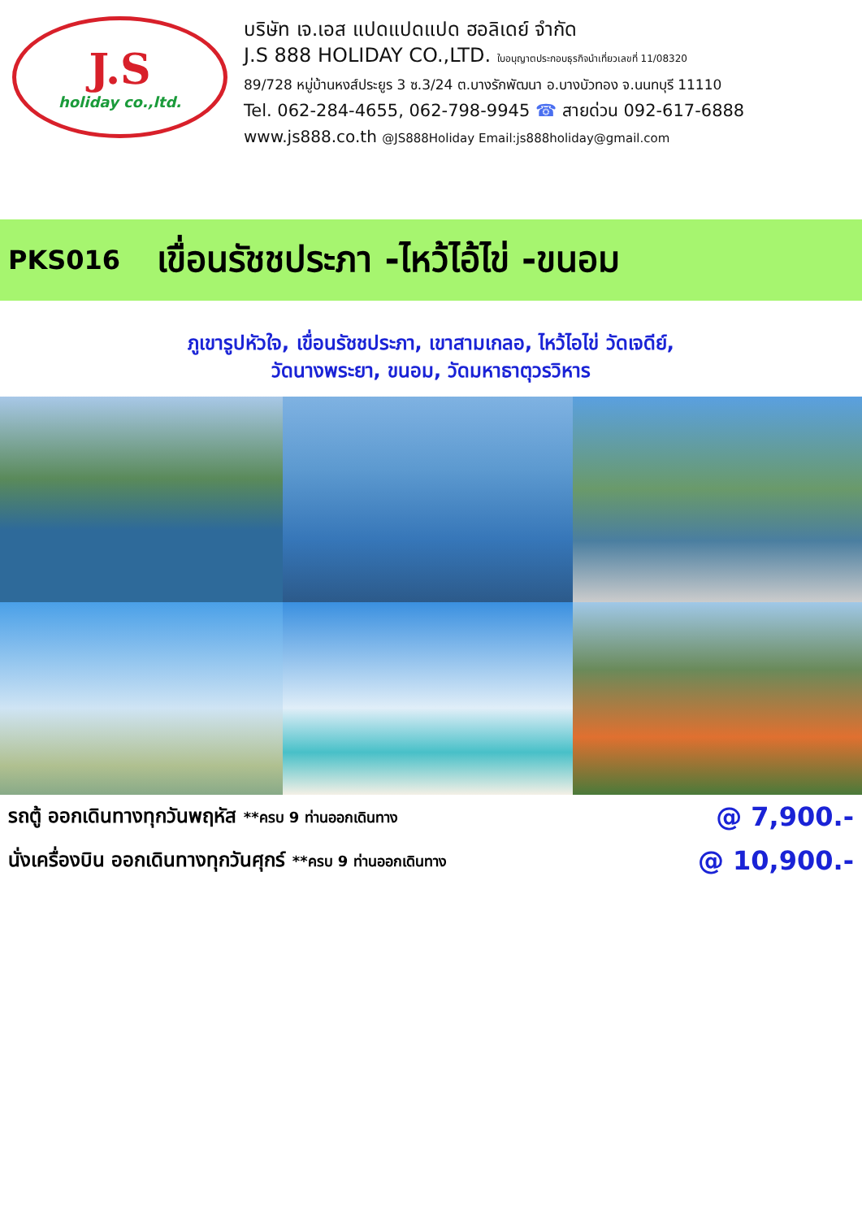J.S
holiday co.,ltd.
บริษัท เจ.เอส แปดแปดแปด ฮอลิเดย์ จำกัด
J.S 888 HOLIDAY CO.,LTD. ใบอนุญาตประกอบธุรกิจนำเที่ยวเลขที่ 11/08320
89/728 หมู่บ้านหงส์ประยูร 3 ซ.3/24 ต.บางรักพัฒนา อ.บางบัวทอง จ.นนทบุรี 11110
Tel. 062-284-4655, 062-798-9945 ☎ สายด่วน 092-617-6888
www.js888.co.th @JS888Holiday Email:js888holiday@gmail.com
PKS016 เขื่อนรัชชประภา -ไหว้ไอ้ไข่ -ขนอม
ภูเขารูปหัวใจ, เขื่อนรัชชประภา, เขาสามเกลอ, ไหว้ไอไข่ วัดเจดีย์,
วัดนางพระยา, ขนอม, วัดมหาธาตุวรวิหาร
รถตู้ ออกเดินทางทุกวันพฤหัส **ครบ 9 ท่านออกเดินทาง @ 7,900.-
นั่งเครื่องบิน ออกเดินทางทุกวันศุกร์ **ครบ 9 ท่านออกเดินทาง @ 10,900.-